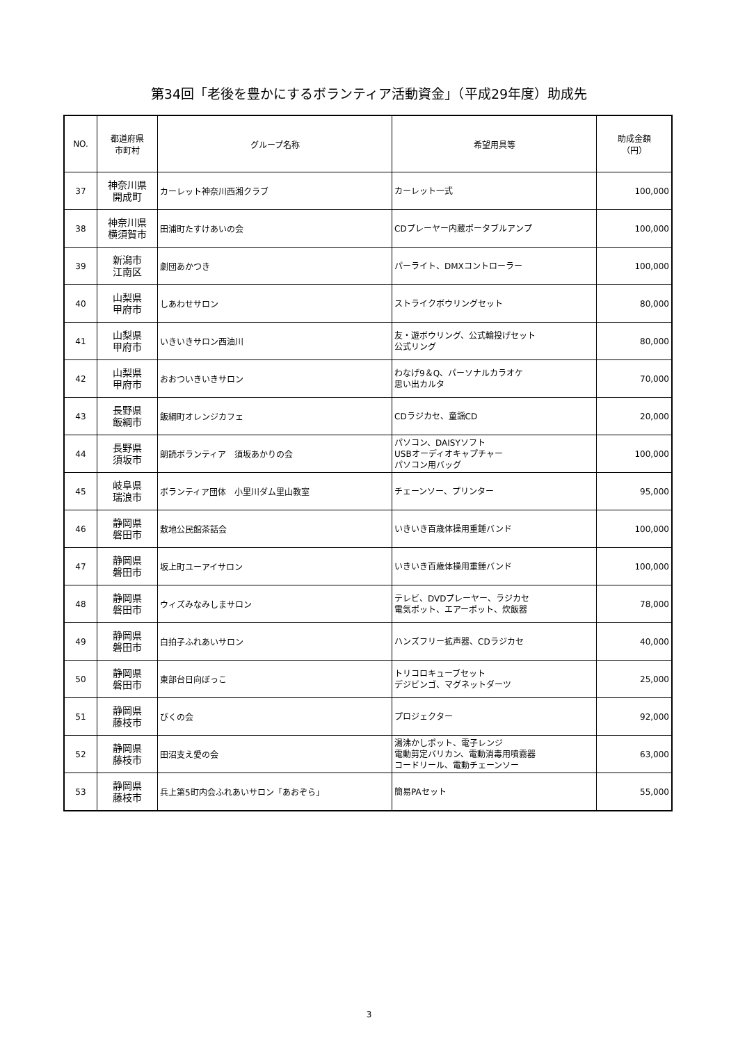第34回「老後を豊かにするボランティア活動資金」（平成29年度）助成先
| NO. | 都道府県 市町村 | グループ名称 | 希望用具等 | 助成金額 （円） |
| --- | --- | --- | --- | --- |
| 37 | 神奈川県 開成町 | カーレット神奈川西湘クラブ | カーレット一式 | 100,000 |
| 38 | 神奈川県 横須賀市 | 田浦町たすけあいの会 | CDプレーヤー内蔵ポータブルアンプ | 100,000 |
| 39 | 新潟市 江南区 | 劇団あかつき | パーライト、DMXコントローラー | 100,000 |
| 40 | 山梨県 甲府市 | しあわせサロン | ストライクボウリングセット | 80,000 |
| 41 | 山梨県 甲府市 | いきいきサロン西油川 | 友・遊ボウリング、公式輪投げセット 公式リング | 80,000 |
| 42 | 山梨県 甲府市 | おおついきいきサロン | わなげ9＆Q、パーソナルカラオケ 思い出カルタ | 70,000 |
| 43 | 長野県 飯綱市 | 飯綱町オレンジカフェ | CDラジカセ、童謡CD | 20,000 |
| 44 | 長野県 須坂市 | 朗読ボランティア 須坂あかりの会 | パソコン、DAISYソフト USBオーディオキャプチャー パソコン用バッグ | 100,000 |
| 45 | 岐阜県 瑞浪市 | ボランティア団体 小里川ダム里山教室 | チェーンソー、プリンター | 95,000 |
| 46 | 静岡県 磐田市 | 敷地公民館茶話会 | いきいき百歳体操用重錘バンド | 100,000 |
| 47 | 静岡県 磐田市 | 坂上町ユーアイサロン | いきいき百歳体操用重錘バンド | 100,000 |
| 48 | 静岡県 磐田市 | ウィズみなみしまサロン | テレビ、DVDプレーヤー、ラジカセ 電気ポット、エアーポット、炊飯器 | 78,000 |
| 49 | 静岡県 磐田市 | 白拍子ふれあいサロン | ハンズフリー拡声器、CDラジカセ | 40,000 |
| 50 | 静岡県 磐田市 | 東部台日向ぼっこ | トリコロキューブセット デジビンゴ、マグネットダーツ | 25,000 |
| 51 | 静岡県 藤枝市 | びくの会 | プロジェクター | 92,000 |
| 52 | 静岡県 藤枝市 | 田沼支え愛の会 | 湯沸かしポット、電子レンジ 電動剪定バリカン、電動消毒用噴霧器 コードリール、電動チェーンソー | 63,000 |
| 53 | 静岡県 藤枝市 | 兵上第5町内会ふれあいサロン「あおぞら」 | 簡易PAセット | 55,000 |
3